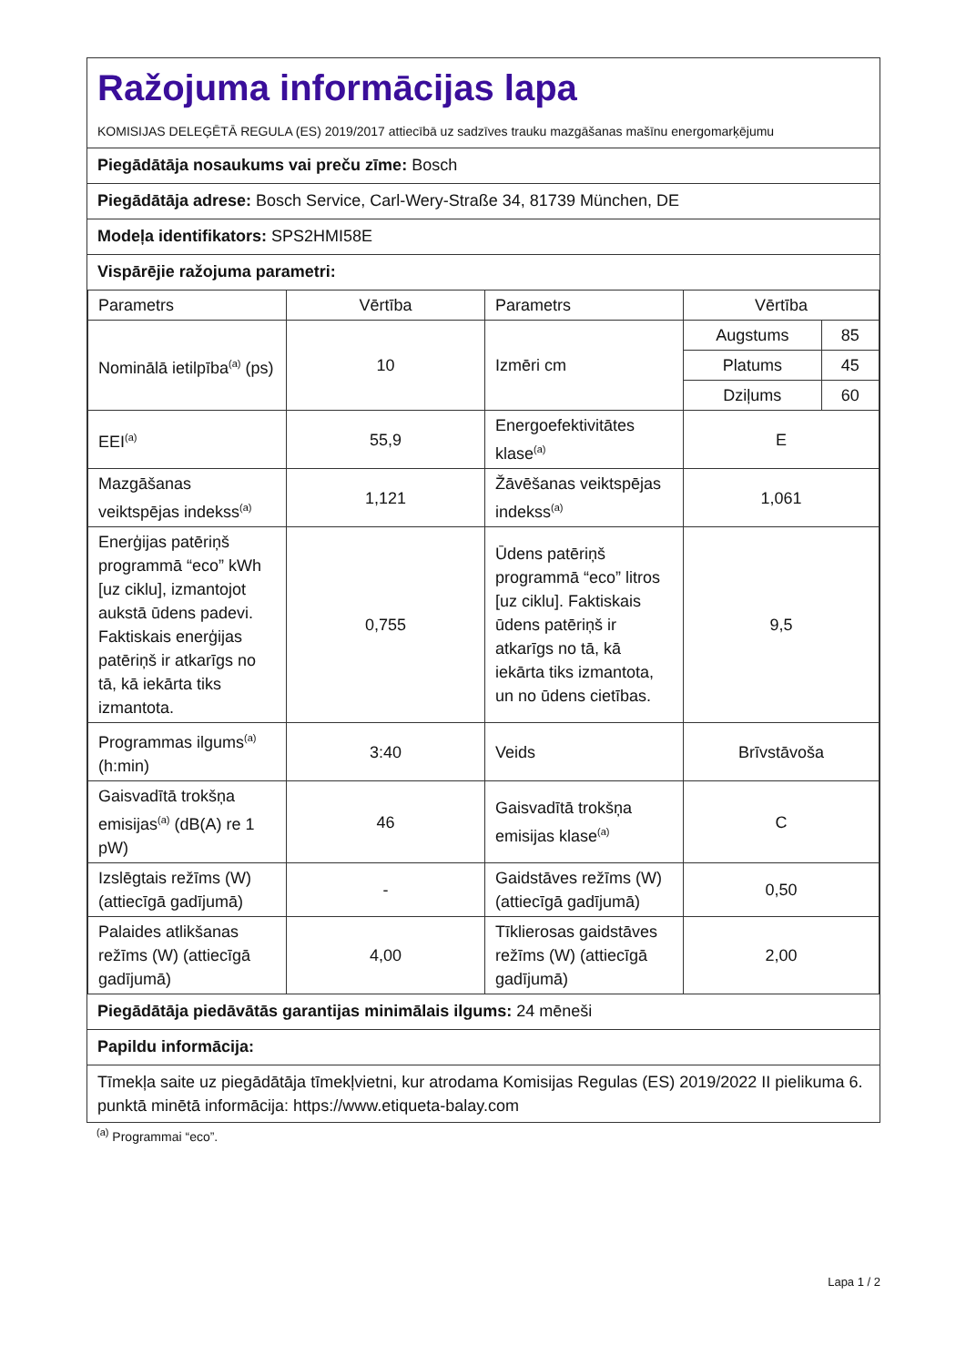Ražojuma informācijas lapa
KOMISIJAS DELEĢĒTĀ REGULA (ES) 2019/2017 attiecībā uz sadzīves trauku mazgāšanas mašīnu energomarķējumu
Piegādātāja nosaukums vai preču zīme: Bosch
Piegādātāja adrese: Bosch Service, Carl-Wery-Straße 34, 81739 München, DE
Modeļa identifikators: SPS2HMI58E
Vispārējie ražojuma parametri:
| Parametrs | Vērtība | Parametrs | Vērtība |
| Nominālā ietilpība<sup>(a)</sup> (ps) | 10 | Izmēri cm | / Augstums / 85 / / Platums / 45 / / Dziļums / 60 / |
| EEI<sup>(a)</sup> | 55,9 | Energoefektivitātes klase<sup>(a)</sup> | E |
| Mazgāšanas veiktspējas indekss<sup>(a)</sup> | 1,121 | Žāvēšanas veiktspējas indekss<sup>(a)</sup> | 1,061 |
| Enerģijas patēriņš programmā “eco” kWh [uz ciklu], izmantojot aukstā ūdens padevi. Faktiskais enerģijas patēriņš ir atkarīgs no tā, kā iekārta tiks izmantota. | 0,755 | Ūdens patēriņš programmā “eco” litros [uz ciklu]. Faktiskais ūdens patēriņš ir atkarīgs no tā, kā iekārta tiks izmantota, un no ūdens cietības. | 9,5 |
| Programmas ilgums<sup>(a)</sup> (h:min) | 3:40 | Veids | Brīvstāvoša |
| Gaisvadītā trokšņa emisijas<sup>(a)</sup> (dB(A) re 1 pW) | 46 | Gaisvadītā trokšņa emisijas klase<sup>(a)</sup> | C |
| Izslēgtais režīms (W) (attiecīgā gadījumā) | - | Gaidstāves režīms (W) (attiecīgā gadījumā) | 0,50 |
| Palaides atlikšanas režīms (W) (attiecīgā gadījumā) | 4,00 | Tīklierosas gaidstāves režīms (W) (attiecīgā gadījumā) | 2,00 |
Piegādātāja piedāvātās garantijas minimālais ilgums: 24 mēneši
Papildu informācija:
Tīmekļa saite uz piegādātāja tīmekļvietni, kur atrodama Komisijas Regulas (ES) 2019/2022 II pielikuma 6. punktā minētā informācija: https://www.etiqueta-balay.com
<sup>(a)</sup> Programmai “eco”.
Lapa 1 / 2